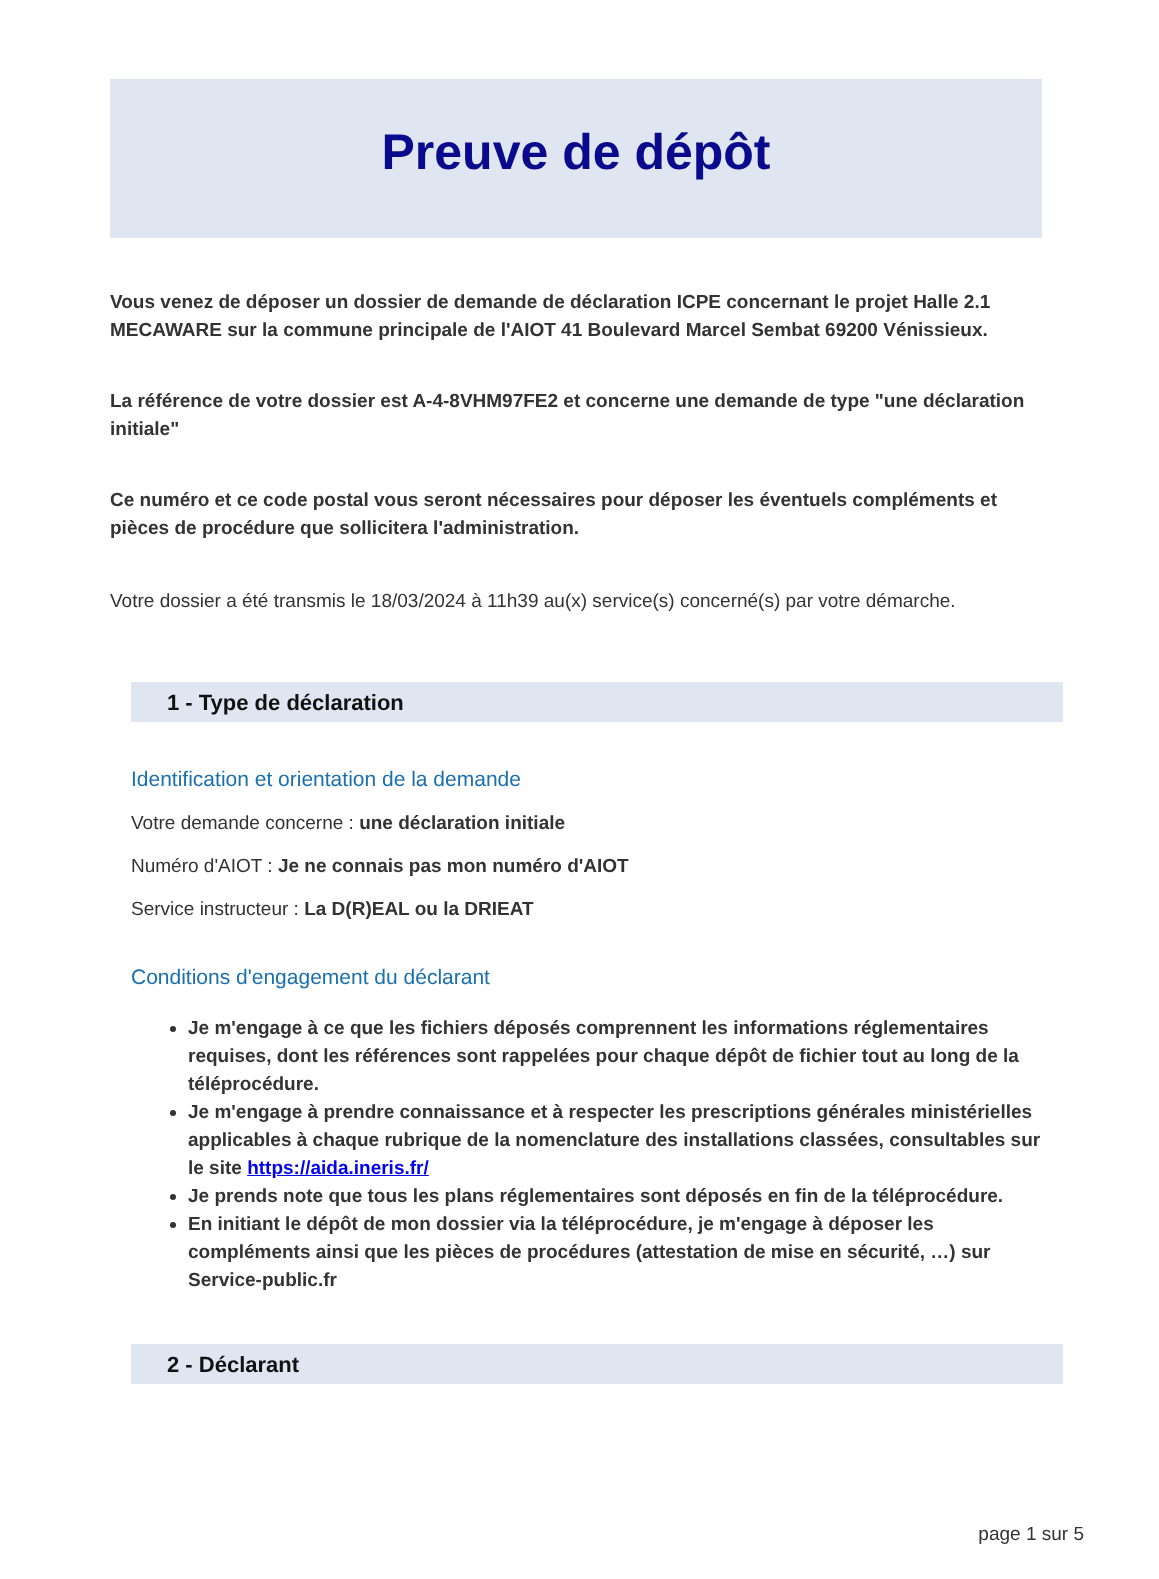Preuve de dépôt
Vous venez de déposer un dossier de demande de déclaration ICPE concernant le projet Halle 2.1 MECAWARE sur la commune principale de l'AIOT 41 Boulevard Marcel Sembat 69200 Vénissieux.
La référence de votre dossier est A-4-8VHM97FE2 et concerne une demande de type "une déclaration initiale"
Ce numéro et ce code postal vous seront nécessaires pour déposer les éventuels compléments et pièces de procédure que sollicitera l'administration.
Votre dossier a été transmis le 18/03/2024 à 11h39 au(x) service(s) concerné(s) par votre démarche.
1 - Type de déclaration
Identification et orientation de la demande
Votre demande concerne : une déclaration initiale
Numéro d'AIOT : Je ne connais pas mon numéro d'AIOT
Service instructeur : La D(R)EAL ou la DRIEAT
Conditions d'engagement du déclarant
Je m'engage à ce que les fichiers déposés comprennent les informations réglementaires requises, dont les références sont rappelées pour chaque dépôt de fichier tout au long de la téléprocédure.
Je m'engage à prendre connaissance et à respecter les prescriptions générales ministérielles applicables à chaque rubrique de la nomenclature des installations classées, consultables sur le site https://aida.ineris.fr/
Je prends note que tous les plans réglementaires sont déposés en fin de la téléprocédure.
En initiant le dépôt de mon dossier via la téléprocédure, je m'engage à déposer les compléments ainsi que les pièces de procédures (attestation de mise en sécurité, …) sur Service-public.fr
2 - Déclarant
page 1 sur 5